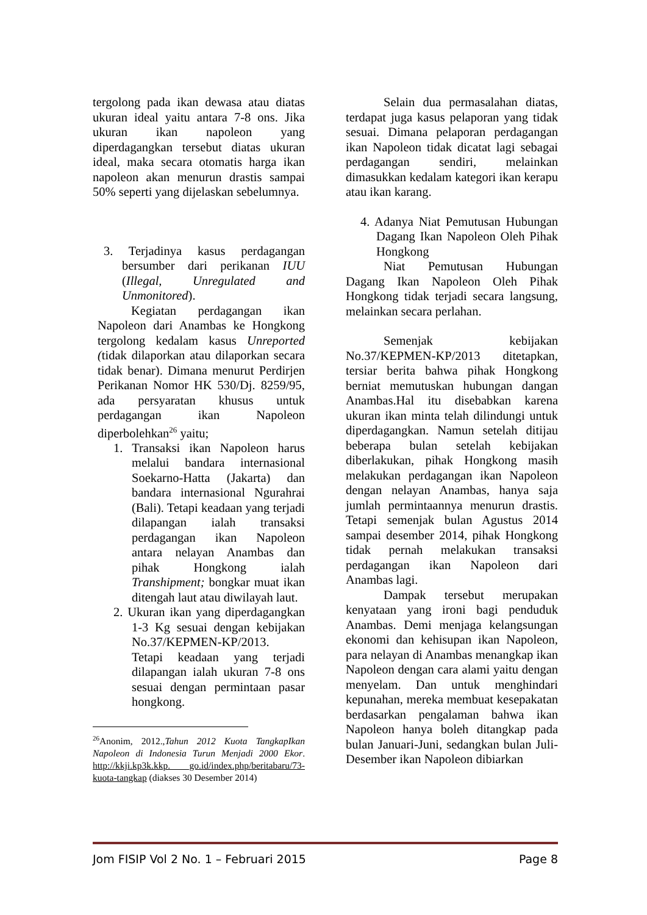tergolong pada ikan dewasa atau diatas ukuran ideal yaitu antara 7-8 ons. Jika ukuran ikan napoleon yang diperdagangkan tersebut diatas ukuran ideal, maka secara otomatis harga ikan napoleon akan menurun drastis sampai 50% seperti yang dijelaskan sebelumnya.
3. Terjadinya kasus perdagangan bersumber dari perikanan IUU (Illegal, Unregulated and Unmonitored).
Kegiatan perdagangan ikan Napoleon dari Anambas ke Hongkong tergolong kedalam kasus Unreported (tidak dilaporkan atau dilaporkan secara tidak benar). Dimana menurut Perdirjen Perikanan Nomor HK 530/Dj. 8259/95, ada persyaratan khusus untuk perdagangan ikan Napoleon diperbolehkan<sup>26</sup> yaitu;
1. Transaksi ikan Napoleon harus melalui bandara internasional Soekarno-Hatta (Jakarta) dan bandara internasional Ngurahrai (Bali). Tetapi keadaan yang terjadi dilapangan ialah transaksi perdagangan ikan Napoleon antara nelayan Anambas dan pihak Hongkong ialah Transhipment; bongkar muat ikan ditengah laut atau diwilayah laut.
2. Ukuran ikan yang diperdagangkan 1-3 Kg sesuai dengan kebijakan No.37/KEPMEN-KP/2013.
Tetapi keadaan yang terjadi dilapangan ialah ukuran 7-8 ons sesuai dengan permintaan pasar hongkong.
<sup>26</sup> Anonim, 2012.,Tahun 2012 Kuota TangkapIkan Napoleon di Indonesia Turun Menjadi 2000 Ekor. http://kkji.kp3k.kkp. go.id/index.php/beritabaru/73-kuota-tangkap (diakses 30 Desember 2014)
Selain dua permasalahan diatas, terdapat juga kasus pelaporan yang tidak sesuai. Dimana pelaporan perdagangan ikan Napoleon tidak dicatat lagi sebagai perdagangan sendiri, melainkan dimasukkan kedalam kategori ikan kerapu atau ikan karang.
4. Adanya Niat Pemutusan Hubungan Dagang Ikan Napoleon Oleh Pihak Hongkong
Niat Pemutusan Hubungan Dagang Ikan Napoleon Oleh Pihak Hongkong tidak terjadi secara langsung, melainkan secara perlahan.
Semenjak kebijakan No.37/KEPMEN-KP/2013 ditetapkan, tersiar berita bahwa pihak Hongkong berniat memutuskan hubungan dangan Anambas.Hal itu disebabkan karena ukuran ikan minta telah dilindungi untuk diperdagangkan. Namun setelah ditijau beberapa bulan setelah kebijakan diberlakukan, pihak Hongkong masih melakukan perdagangan ikan Napoleon dengan nelayan Anambas, hanya saja jumlah permintaannya menurun drastis. Tetapi semenjak bulan Agustus 2014 sampai desember 2014, pihak Hongkong tidak pernah melakukan transaksi perdagangan ikan Napoleon dari Anambas lagi.
Dampak tersebut merupakan kenyataan yang ironi bagi penduduk Anambas. Demi menjaga kelangsungan ekonomi dan kehisupan ikan Napoleon, para nelayan di Anambas menangkap ikan Napoleon dengan cara alami yaitu dengan menyelam. Dan untuk menghindari kepunahan, mereka membuat kesepakatan berdasarkan pengalaman bahwa ikan Napoleon hanya boleh ditangkap pada bulan Januari-Juni, sedangkan bulan Juli-Desember ikan Napoleon dibiarkan
Jom FISIP Vol 2 No. 1 – Februari 2015 Page 8